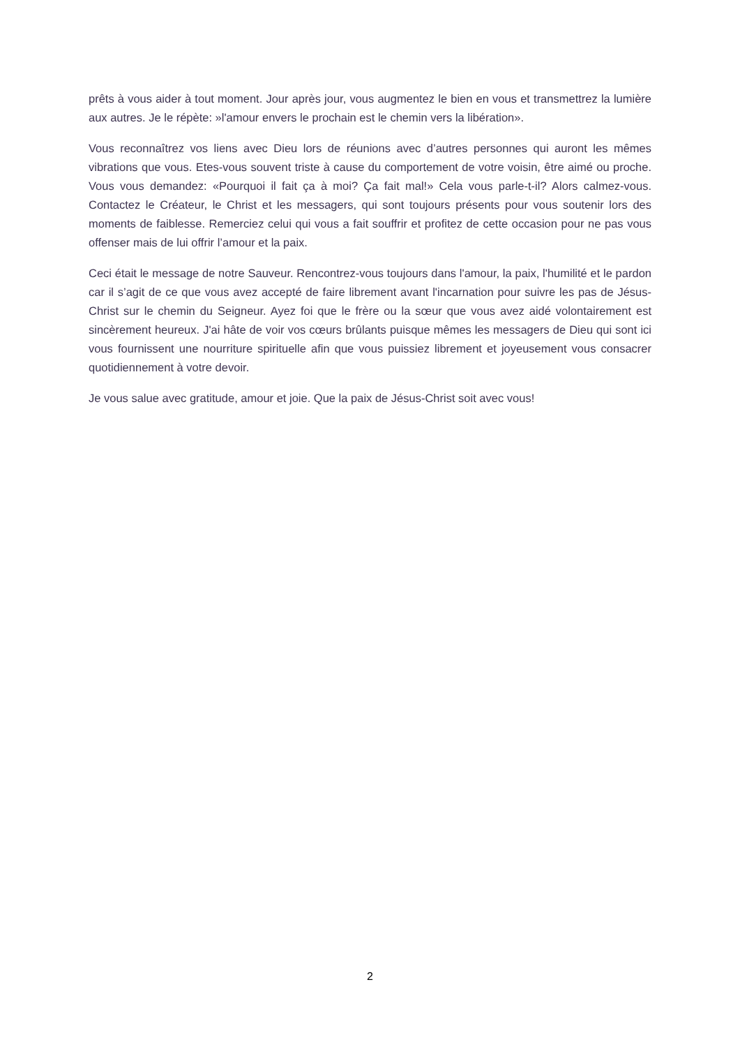prêts à vous aider à tout moment. Jour après jour, vous augmentez le bien en vous et transmettrez la lumière aux autres. Je le répète: »l'amour envers le prochain est le chemin vers la libération».
Vous reconnaîtrez vos liens avec Dieu lors de réunions avec d’autres personnes qui auront les mêmes vibrations que vous. Etes-vous souvent triste à cause du comportement de votre voisin, être aimé ou proche. Vous vous demandez: «Pourquoi il fait ça à moi? Ça fait mal!» Cela vous parle-t-il? Alors calmez-vous. Contactez le Créateur, le Christ et les messagers, qui sont toujours présents pour vous soutenir lors des moments de faiblesse. Remerciez celui qui vous a fait souffrir et profitez de cette occasion pour ne pas vous offenser mais de lui offrir l’amour et la paix.
Ceci était le message de notre Sauveur. Rencontrez-vous toujours dans l'amour, la paix, l'humilité et le pardon car il s’agit de ce que vous avez accepté de faire librement avant l'incarnation pour suivre les pas de Jésus-Christ sur le chemin du Seigneur. Ayez foi que le frère ou la sœur que vous avez aidé volontairement est sincèrement heureux. J'ai hâte de voir vos cœurs brûlants puisque mêmes les messagers de Dieu qui sont ici vous fournissent une nourriture spirituelle afin que vous puissiez librement et joyeusement vous consacrer quotidiennement à votre devoir.
Je vous salue avec gratitude, amour et joie. Que la paix de Jésus-Christ soit avec vous!
2